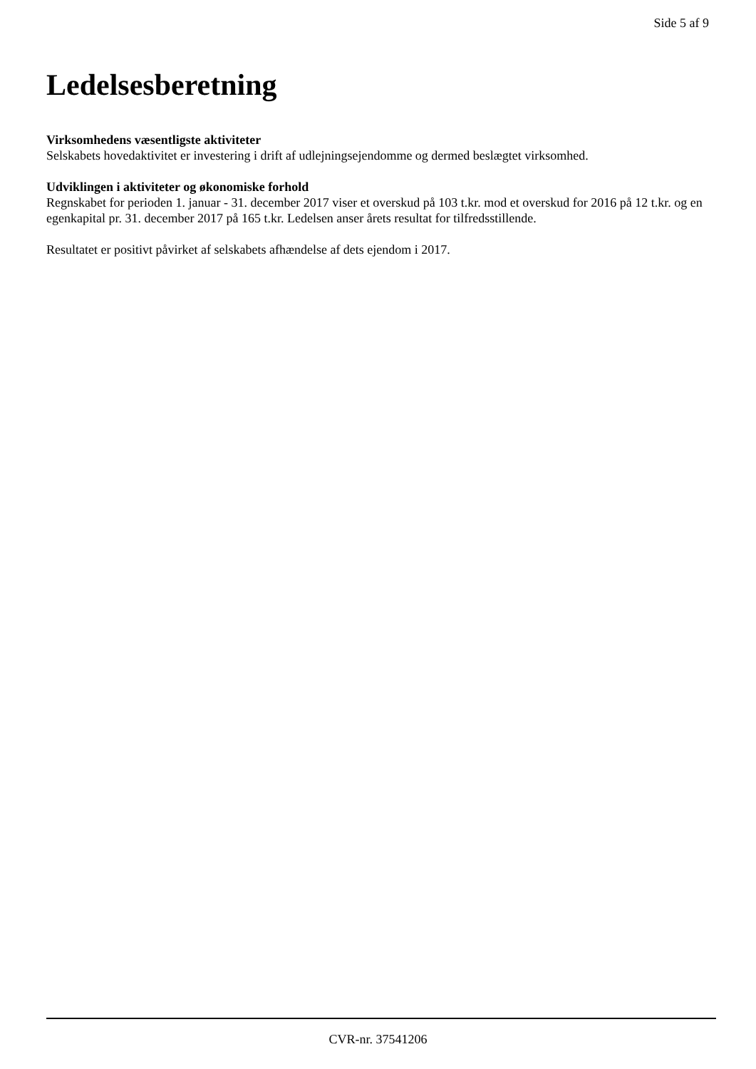Side 5 af 9
Ledelsesberetning
Virksomhedens væsentligste aktiviteter
Selskabets hovedaktivitet er investering i drift af udlejningsejendomme og dermed beslægtet virksomhed.
Udviklingen i aktiviteter og økonomiske forhold
Regnskabet for perioden 1. januar - 31. december 2017 viser et overskud på 103 t.kr. mod et overskud for 2016 på 12 t.kr. og en egenkapital pr. 31. december 2017 på 165 t.kr. Ledelsen anser årets resultat for tilfredsstillende.
Resultatet er positivt påvirket af selskabets afhændelse af dets ejendom i 2017.
CVR-nr. 37541206